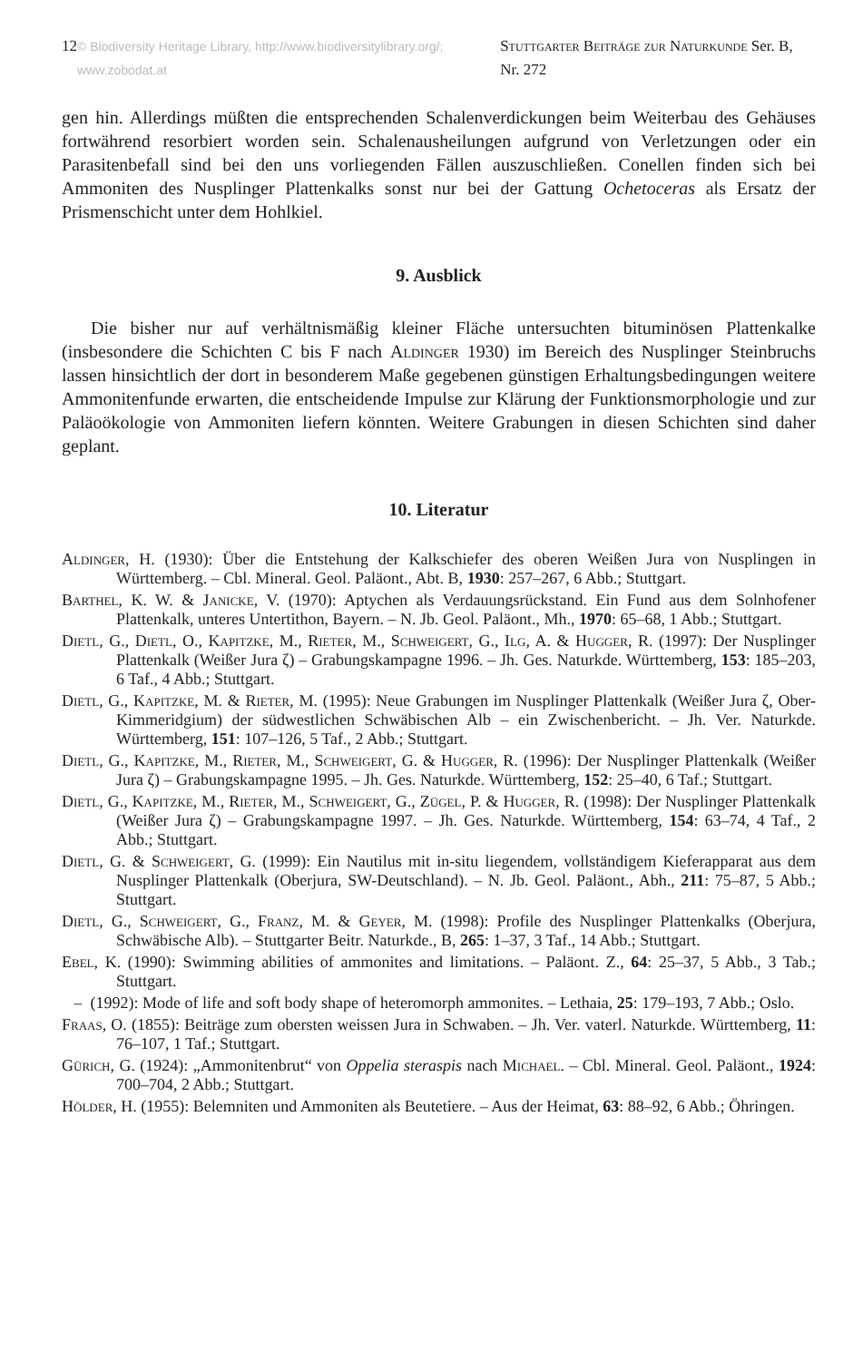12 © Biodiversity Heritage Library, http://www.biodiversitylibrary.org/; www.zobodat.at Stuttgarter Beiträge zur Naturkunde Ser. B, Nr. 272
gen hin. Allerdings müßten die entsprechenden Schalenverdickungen beim Weiterbau des Gehäuses fortwährend resorbiert worden sein. Schalenausheilungen aufgrund von Verletzungen oder ein Parasitenbefall sind bei den uns vorliegenden Fällen auszuschließen. Conellen finden sich bei Ammoniten des Nusplinger Plattenkalks sonst nur bei der Gattung Ochetoceras als Ersatz der Prismenschicht unter dem Hohlkiel.
9. Ausblick
Die bisher nur auf verhältnismäßig kleiner Fläche untersuchten bituminösen Plattenkalke (insbesondere die Schichten C bis F nach Aldinger 1930) im Bereich des Nusplinger Steinbruchs lassen hinsichtlich der dort in besonderem Maße gegebenen günstigen Erhaltungsbedingungen weitere Ammonitenfunde erwarten, die entscheidende Impulse zur Klärung der Funktionsmorphologie und zur Paläoökologie von Ammoniten liefern könnten. Weitere Grabungen in diesen Schichten sind daher geplant.
10. Literatur
Aldinger, H. (1930): Über die Entstehung der Kalkschiefer des oberen Weißen Jura von Nusplingen in Württemberg. – Cbl. Mineral. Geol. Paläont., Abt. B, 1930: 257–267, 6 Abb.; Stuttgart.
Barthel, K. W. & Janicke, V. (1970): Aptychen als Verdauungsrückstand. Ein Fund aus dem Solnhofener Plattenkalk, unteres Untertithon, Bayern. – N. Jb. Geol. Paläont., Mh., 1970: 65–68, 1 Abb.; Stuttgart.
Dietl, G., Dietl, O., Kapitzke, M., Rieter, M., Schweigert, G., Ilg, A. & Hugger, R. (1997): Der Nusplinger Plattenkalk (Weißer Jura ζ) – Grabungskampagne 1996. – Jh. Ges. Naturkde. Württemberg, 153: 185–203, 6 Taf., 4 Abb.; Stuttgart.
Dietl, G., Kapitzke, M. & Rieter, M. (1995): Neue Grabungen im Nusplinger Plattenkalk (Weißer Jura ζ, Ober-Kimmeridgium) der südwestlichen Schwäbischen Alb – ein Zwischenbericht. – Jh. Ver. Naturkde. Württemberg, 151: 107–126, 5 Taf., 2 Abb.; Stuttgart.
Dietl, G., Kapitzke, M., Rieter, M., Schweigert, G. & Hugger, R. (1996): Der Nusplinger Plattenkalk (Weißer Jura ζ) – Grabungskampagne 1995. – Jh. Ges. Naturkde. Württemberg, 152: 25–40, 6 Taf.; Stuttgart.
Dietl, G., Kapitzke, M., Rieter, M., Schweigert, G., Zügel, P. & Hugger, R. (1998): Der Nusplinger Plattenkalk (Weißer Jura ζ) – Grabungskampagne 1997. – Jh. Ges. Naturkde. Württemberg, 154: 63–74, 4 Taf., 2 Abb.; Stuttgart.
Dietl, G. & Schweigert, G. (1999): Ein Nautilus mit in-situ liegendem, vollständigem Kieferapparat aus dem Nusplinger Plattenkalk (Oberjura, SW-Deutschland). – N. Jb. Geol. Paläont., Abh., 211: 75–87, 5 Abb.; Stuttgart.
Dietl, G., Schweigert, G., Franz, M. & Geyer, M. (1998): Profile des Nusplinger Plattenkalks (Oberjura, Schwäbische Alb). – Stuttgarter Beitr. Naturkde., B, 265: 1–37, 3 Taf., 14 Abb.; Stuttgart.
Ebel, K. (1990): Swimming abilities of ammonites and limitations. – Paläont. Z., 64: 25–37, 5 Abb., 3 Tab.; Stuttgart.
– (1992): Mode of life and soft body shape of heteromorph ammonites. – Lethaia, 25: 179–193, 7 Abb.; Oslo.
Fraas, O. (1855): Beiträge zum obersten weissen Jura in Schwaben. – Jh. Ver. vaterl. Naturkde. Württemberg, 11: 76–107, 1 Taf.; Stuttgart.
Gürich, G. (1924): „Ammonitenbrut“ von Oppelia steraspis nach Michael. – Cbl. Mineral. Geol. Paläont., 1924: 700–704, 2 Abb.; Stuttgart.
Hölder, H. (1955): Belemniten und Ammoniten als Beutetiere. – Aus der Heimat, 63: 88–92, 6 Abb.; Öhringen.